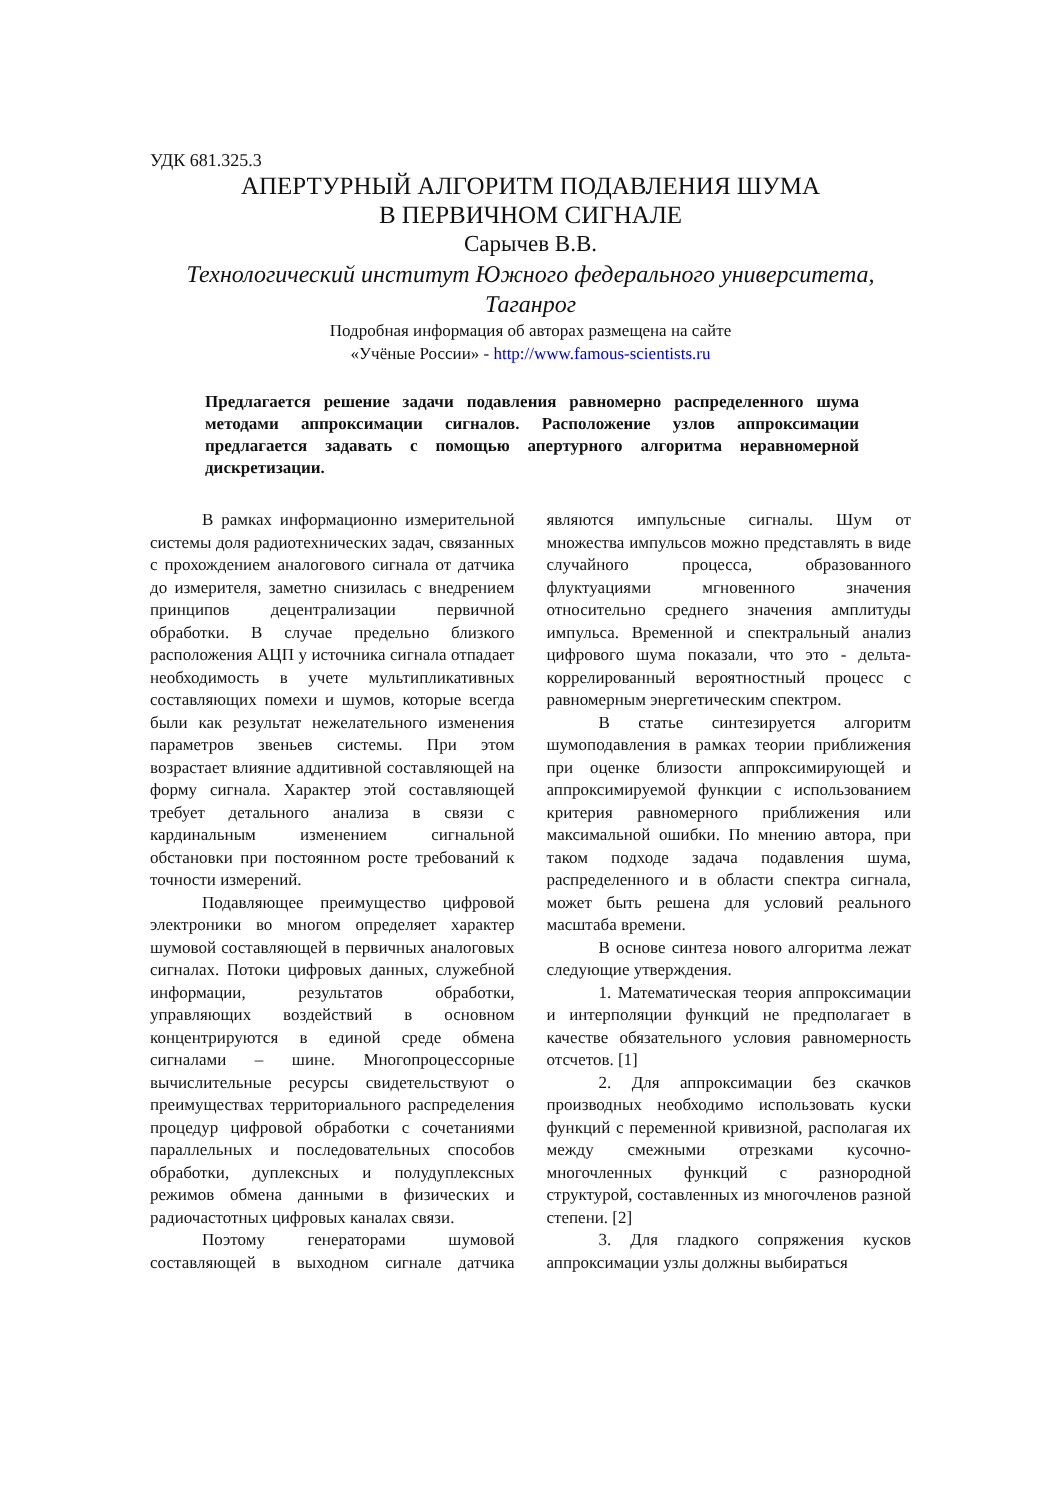УДК 681.325.3
АПЕРТУРНЫЙ АЛГОРИТМ ПОДАВЛЕНИЯ ШУМА
В ПЕРВИЧНОМ СИГНАЛЕ
Сарычев В.В.
Технологический институт Южного федерального университета,
Таганрог
Подробная информация об авторах размещена на сайте
«Учёные России» - http://www.famous-scientists.ru
Предлагается решение задачи подавления равномерно распределенного шума методами аппроксимации сигналов. Расположение узлов аппроксимации предлагается задавать с помощью апертурного алгоритма неравномерной дискретизации.
В рамках информационно измерительной системы доля радиотехнических задач, связанных с прохождением аналогового сигнала от датчика до измерителя, заметно снизилась с внедрением принципов децентрализации первичной обработки. В случае предельно близкого расположения АЦП у источника сигнала отпадает необходимость в учете мультипликативных составляющих помехи и шумов, которые всегда были как результат нежелательного изменения параметров звеньев системы. При этом возрастает влияние аддитивной составляющей на форму сигнала. Характер этой составляющей требует детального анализа в связи с кардинальным изменением сигнальной обстановки при постоянном росте требований к точности измерений.
Подавляющее преимущество цифровой электроники во многом определяет характер шумовой составляющей в первичных аналоговых сигналах. Потоки цифровых данных, служебной информации, результатов обработки, управляющих воздействий в основном концентрируются в единой среде обмена сигналами – шине. Многопроцессорные вычислительные ресурсы свидетельствуют о преимуществах территориального распределения процедур цифровой обработки с сочетаниями параллельных и последовательных способов обработки, дуплексных и полудуплексных режимов обмена данными в физических и радиочастотных цифровых каналах связи.
Поэтому генераторами шумовой составляющей в выходном сигнале датчика являются импульсные сигналы. Шум от множества импульсов можно представлять в виде случайного процесса, образованного флуктуациями мгновенного значения относительно среднего значения амплитуды импульса. Временной и спектральный анализ цифрового шума показали, что это - дельта-коррелированный вероятностный процесс с равномерным энергетическим спектром.
В статье синтезируется алгоритм шумоподавления в рамках теории приближения при оценке близости аппроксимирующей и аппроксимируемой функции с использованием критерия равномерного приближения или максимальной ошибки. По мнению автора, при таком подходе задача подавления шума, распределенного и в области спектра сигнала, может быть решена для условий реального масштаба времени.
В основе синтеза нового алгоритма лежат следующие утверждения.
1. Математическая теория аппроксимации и интерполяции функций не предполагает в качестве обязательного условия равномерность отсчетов. [1]
2. Для аппроксимации без скачков производных необходимо использовать куски функций с переменной кривизной, располагая их между смежными отрезками кусочно-многочленных функций с разнородной структурой, составленных из многочленов разной степени. [2]
3. Для гладкого сопряжения кусков аппроксимации узлы должны выбираться